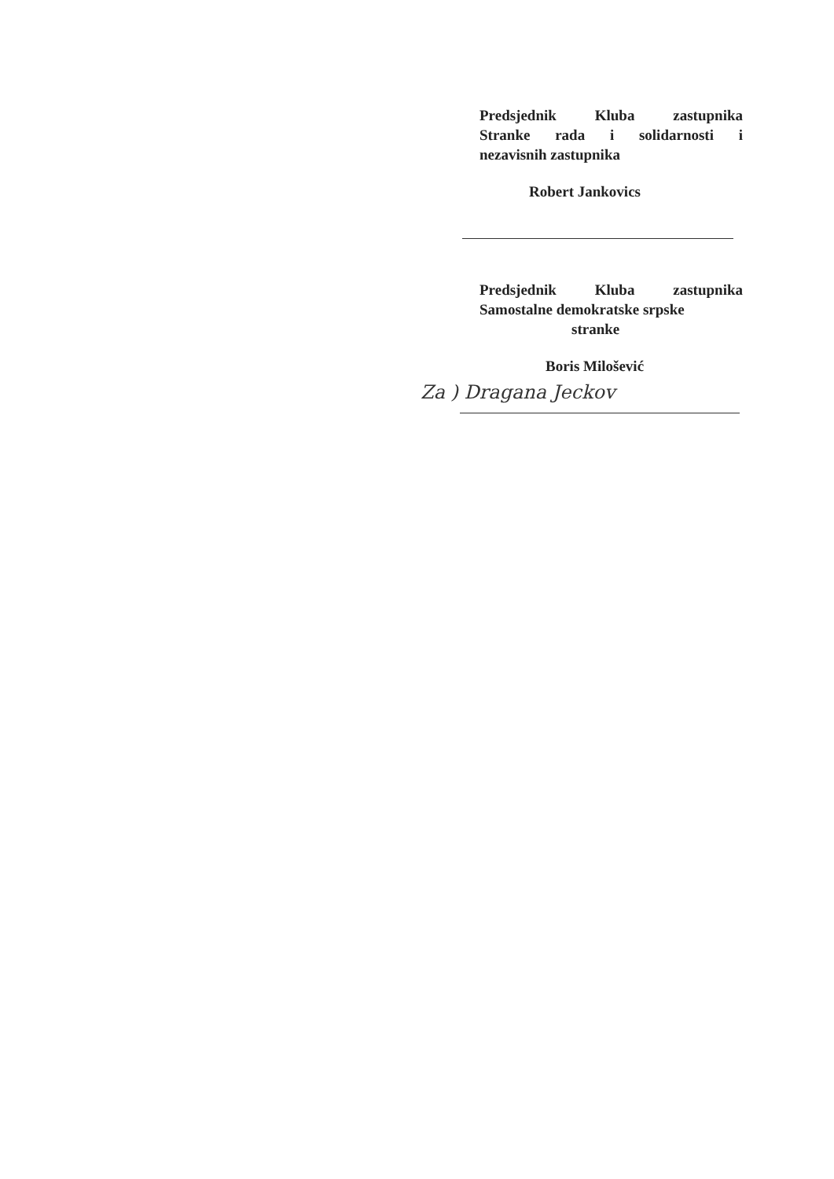Predsjednik Kluba zastupnika
Stranke rada i solidarnosti i
nezavisnih zastupnika
Robert Jankovics
Predsjednik Kluba zastupnika
Samostalne demokratske srpske
stranke
Boris Milošević
Za ) Dragana Jeckov